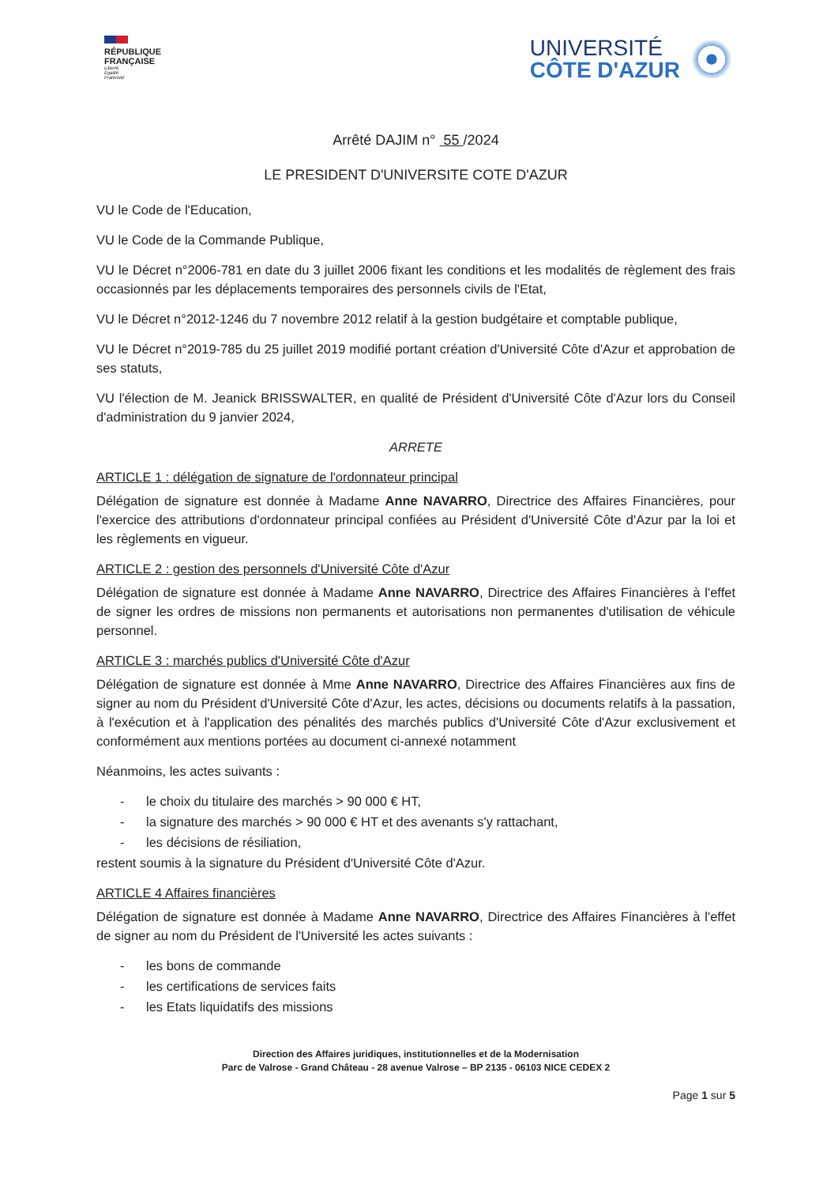RÉPUBLIQUE
FRANÇAISE
Liberté
Égalité
Fraternité
UNIVERSITÉ
CÔTE D'AZUR
Arrêté DAJIM n° 55 /2024
LE PRESIDENT D'UNIVERSITE COTE D'AZUR
VU le Code de l'Education,
VU le Code de la Commande Publique,
VU le Décret n°2006-781 en date du 3 juillet 2006 fixant les conditions et les modalités de règlement des frais occasionnés par les déplacements temporaires des personnels civils de l'Etat,
VU le Décret n°2012-1246 du 7 novembre 2012 relatif à la gestion budgétaire et comptable publique,
VU le Décret n°2019-785 du 25 juillet 2019 modifié portant création d'Université Côte d'Azur et approbation de ses statuts,
VU l'élection de M. Jeanick BRISSWALTER, en qualité de Président d'Université Côte d'Azur lors du Conseil d'administration du 9 janvier 2024,
ARRETE
ARTICLE 1 : délégation de signature de l'ordonnateur principal
Délégation de signature est donnée à Madame Anne NAVARRO, Directrice des Affaires Financières, pour l'exercice des attributions d'ordonnateur principal confiées au Président d'Université Côte d'Azur par la loi et les règlements en vigueur.
ARTICLE 2 : gestion des personnels d'Université Côte d'Azur
Délégation de signature est donnée à Madame Anne NAVARRO, Directrice des Affaires Financières à l'effet de signer les ordres de missions non permanents et autorisations non permanentes d'utilisation de véhicule personnel.
ARTICLE 3 : marchés publics d'Université Côte d'Azur
Délégation de signature est donnée à Mme Anne NAVARRO, Directrice des Affaires Financières aux fins de signer au nom du Président d'Université Côte d'Azur, les actes, décisions ou documents relatifs à la passation, à l'exécution et à l'application des pénalités des marchés publics d'Université Côte d'Azur exclusivement et conformément aux mentions portées au document ci-annexé notamment
Néanmoins, les actes suivants :
- le choix du titulaire des marchés > 90 000 € HT,
- la signature des marchés > 90 000 € HT et des avenants s'y rattachant,
- les décisions de résiliation,
restent soumis à la signature du Président d'Université Côte d'Azur.
ARTICLE 4 Affaires financières
Délégation de signature est donnée à Madame Anne NAVARRO, Directrice des Affaires Financières à l'effet de signer au nom du Président de l'Université les actes suivants :
- les bons de commande
- les certifications de services faits
- les Etats liquidatifs des missions
Direction des Affaires juridiques, institutionnelles et de la Modernisation
Parc de Valrose - Grand Château - 28 avenue Valrose – BP 2135 - 06103 NICE CEDEX 2
Page 1 sur 5